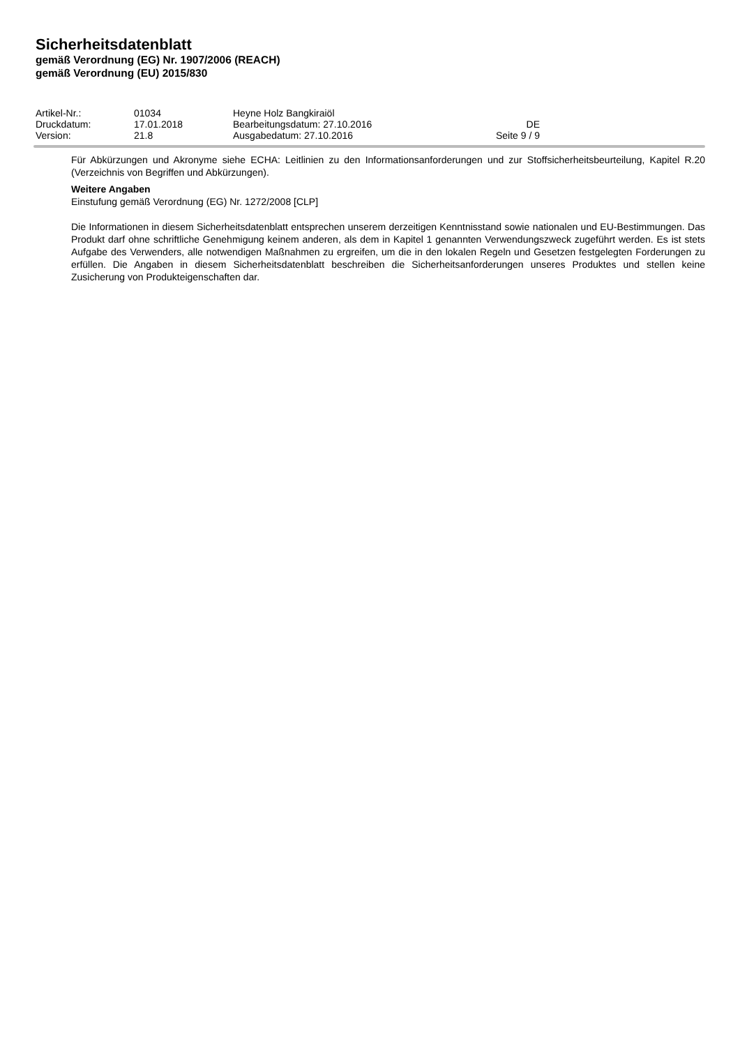Sicherheitsdatenblatt
gemäß Verordnung (EG) Nr. 1907/2006 (REACH)
gemäß Verordnung (EU) 2015/830
| Artikel-Nr.: | 01034 | Heyne Holz Bangkiraiöl | |
| Druckdatum: | 17.01.2018 | Bearbeitungsdatum: 27.10.2016 | DE |
| Version: | 21.8 | Ausgabedatum: 27.10.2016 | Seite 9 / 9 |
Für Abkürzungen und Akronyme siehe ECHA: Leitlinien zu den Informationsanforderungen und zur Stoffsicherheitsbeurteilung, Kapitel R.20 (Verzeichnis von Begriffen und Abkürzungen).
Weitere Angaben
Einstufung gemäß Verordnung (EG) Nr. 1272/2008 [CLP]
Die Informationen in diesem Sicherheitsdatenblatt entsprechen unserem derzeitigen Kenntnisstand sowie nationalen und EU-Bestimmungen. Das Produkt darf ohne schriftliche Genehmigung keinem anderen, als dem in Kapitel 1 genannten Verwendungszweck zugeführt werden. Es ist stets Aufgabe des Verwenders, alle notwendigen Maßnahmen zu ergreifen, um die in den lokalen Regeln und Gesetzen festgelegten Forderungen zu erfüllen. Die Angaben in diesem Sicherheitsdatenblatt beschreiben die Sicherheitsanforderungen unseres Produktes und stellen keine Zusicherung von Produkteigenschaften dar.